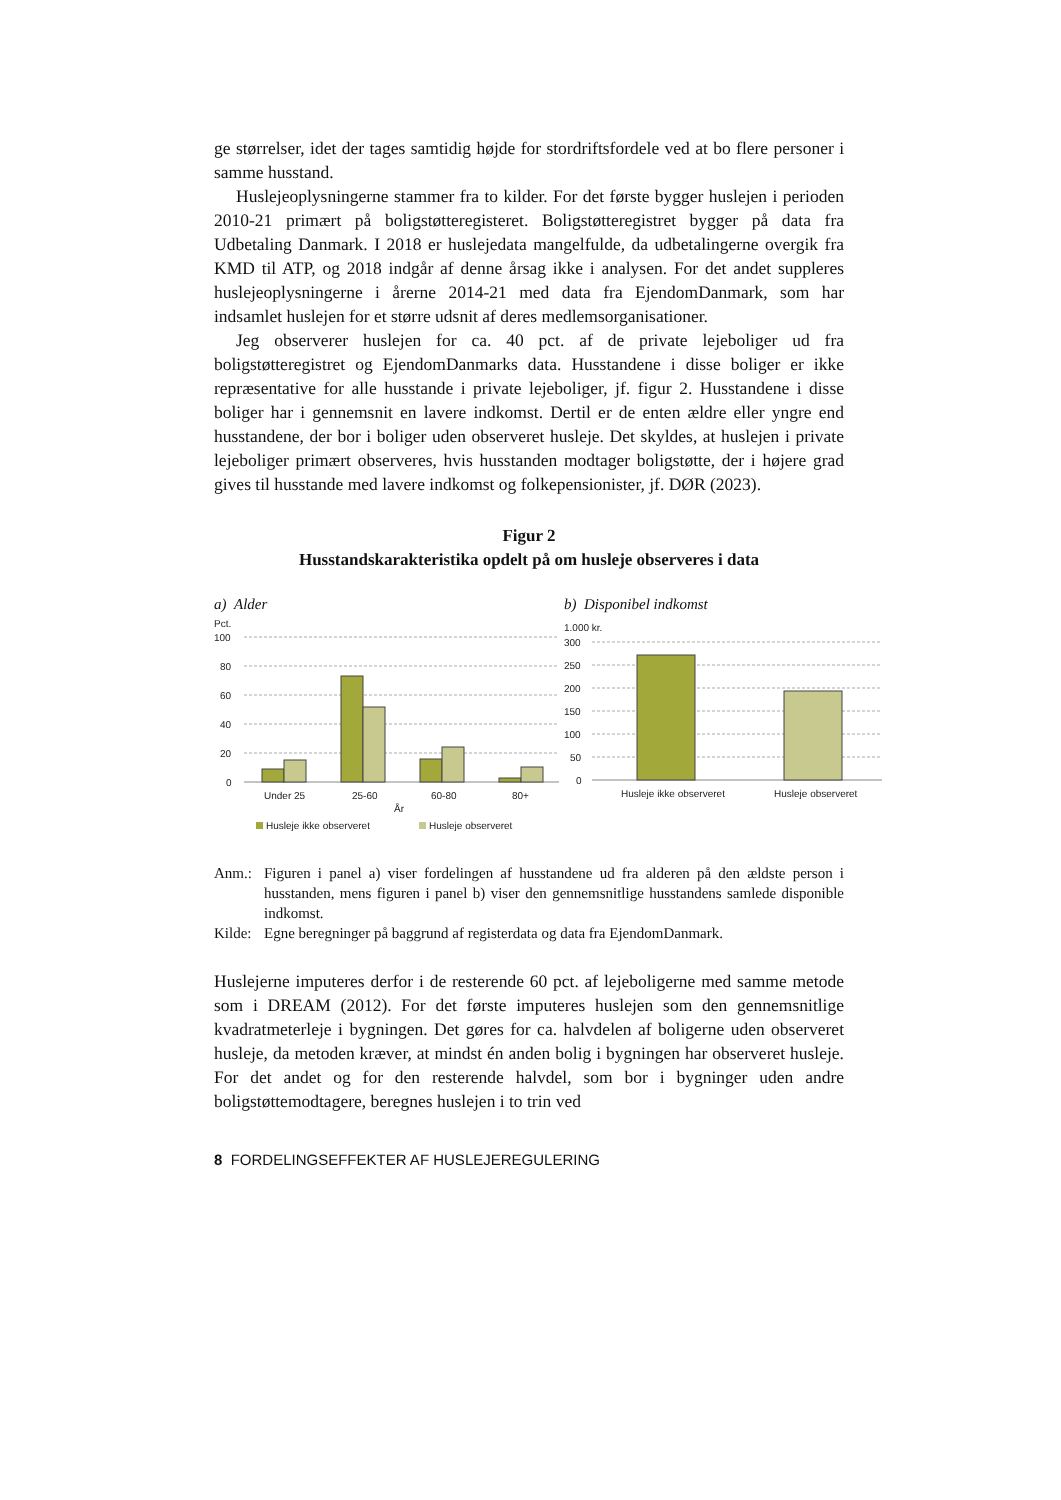ge størrelser, idet der tages samtidig højde for stordriftsfordele ved at bo flere personer i samme husstand.
Huslejeoplysningerne stammer fra to kilder. For det første bygger huslejen i perioden 2010-21 primært på boligstøtteregisteret. Boligstøtteregistret bygger på data fra Udbetaling Danmark. I 2018 er huslejedata mangelfulde, da udbetalingerne overgik fra KMD til ATP, og 2018 indgår af denne årsag ikke i analysen. For det andet suppleres huslejeoplysningerne i årerne 2014-21 med data fra EjendomDanmark, som har indsamlet huslejen for et større udsnit af deres medlemsorganisationer.
Jeg observerer huslejen for ca. 40 pct. af de private lejeboliger ud fra boligstøtteregistret og EjendomDanmarks data. Husstandene i disse boliger er ikke repræsentative for alle husstande i private lejeboliger, jf. figur 2. Husstandene i disse boliger har i gennemsnit en lavere indkomst. Dertil er de enten ældre eller yngre end husstandene, der bor i boliger uden observeret husleje. Det skyldes, at huslejen i private lejeboliger primært observeres, hvis husstanden modtager boligstøtte, der i højere grad gives til husstande med lavere indkomst og folkepensionister, jf. DØR (2023).
Figur 2
Husstandskarakteristika opdelt på om husleje observeres i data
a) Alder
Pct.
100
80
60
40
20
0
Under 25
25-60
60-80
80+
År
Husleje ikke observeret
Husleje observeret
b) Disponibel indkomst
1.000 kr.
300
250
200
150
100
50
0
Husleje ikke observeret
Husleje observeret
| Anm.: | Figuren i panel a) viser fordelingen af husstandene ud fra alderen på den ældste person i husstanden, mens figuren i panel b) viser den gennemsnitlige husstandens samlede disponible indkomst. |
| Kilde: | Egne beregninger på baggrund af registerdata og data fra EjendomDanmark. |
Huslejerne imputeres derfor i de resterende 60 pct. af lejeboligerne med samme metode som i DREAM (2012). For det første imputeres huslejen som den gennemsnitlige kvadratmeterleje i bygningen. Det gøres for ca. halvdelen af boligerne uden observeret husleje, da metoden kræver, at mindst én anden bolig i bygningen har observeret husleje. For det andet og for den resterende halvdel, som bor i bygninger uden andre boligstøttemodtagere, beregnes huslejen i to trin ved
8 FORDELINGSEFFEKTER AF HUSLEJEREGULERING